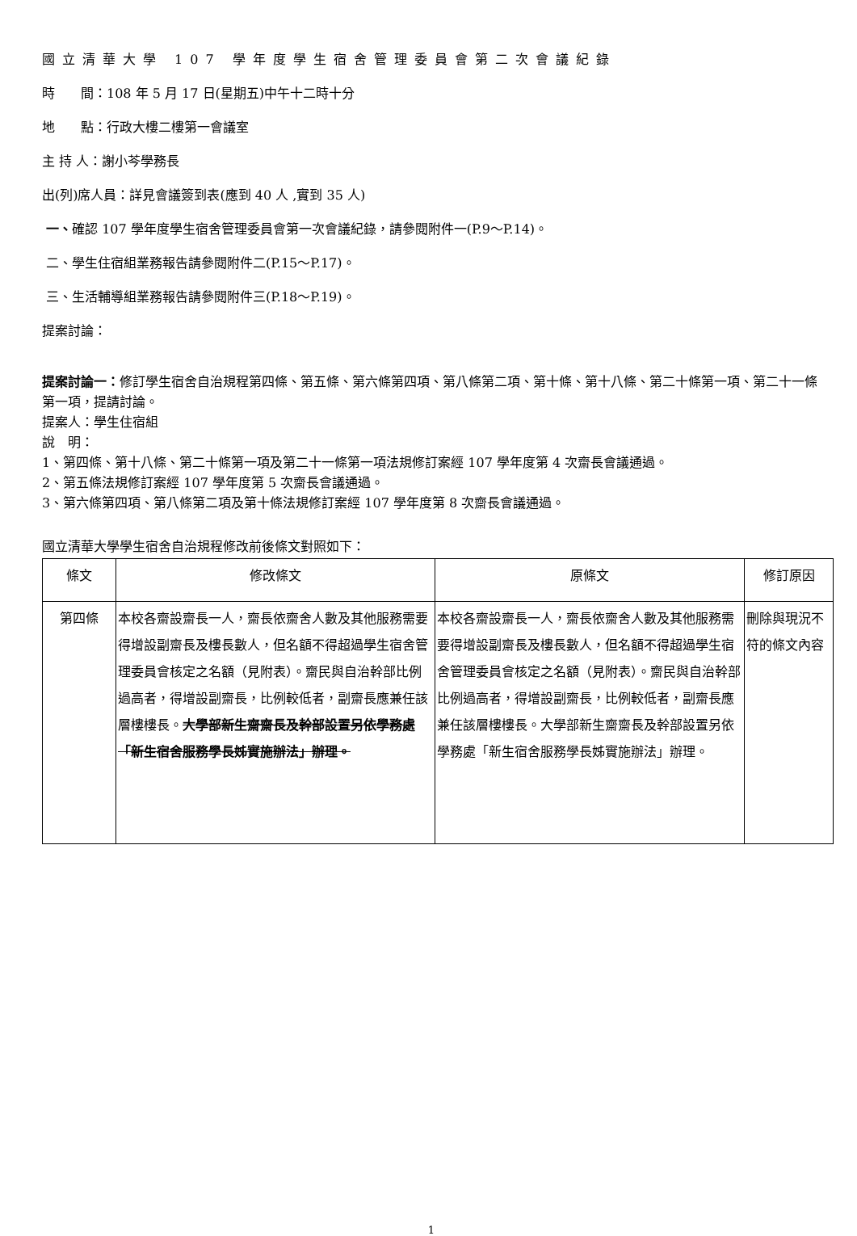國立清華大學 107 學年度學生宿舍管理委員會第二次會議紀錄
時　　間：108 年 5 月 17 日(星期五)中午十二時十分
地　　點：行政大樓二樓第一會議室
主 持 人：謝小芩學務長
出(列)席人員：詳見會議簽到表(應到 40 人 ,實到 35 人)
一、確認 107 學年度學生宿舍管理委員會第一次會議紀錄，請參閱附件一(P.9～P.14)。
二、學生住宿組業務報告請參閱附件二(P.15～P.17)。
三、生活輔導組業務報告請參閱附件三(P.18～P.19)。
提案討論：
提案討論一：修訂學生宿舍自治規程第四條、第五條、第六條第四項、第八條第二項、第十條、第十八條、第二十條第一項、第二十一條第一項，提請討論。
提案人：學生住宿組
說　明：
1、第四條、第十八條、第二十條第一項及第二十一條第一項法規修訂案經 107 學年度第 4 次齋長會議通過。
2、第五條法規修訂案經 107 學年度第 5 次齋長會議通過。
3、第六條第四項、第八條第二項及第十條法規修訂案經 107 學年度第 8 次齋長會議通過。
國立清華大學學生宿舍自治規程修改前後條文對照如下：
| 條文 | 修改條文 | 原條文 | 修訂原因 |
| --- | --- | --- | --- |
| 第四條 | 本校各齋設齋長一人，齋長依齋舍人數及其他服務需要得增設副齋長及樓長數人，但名額不得超過學生宿舍管理委員會核定之名額（見附表）。齋民與自治幹部比例過高者，得增設副齋長，比例較低者，副齋長應兼任該層樓樓長。 大學部新生齋齋長及幹部設置另依學務處「新生宿舍服務學長姊實施辦法」辦理。 | 本校各齋設齋長一人，齋長依齋舍人數及其他服務需要得增設副齋長及樓長數人，但名額不得超過學生宿舍管理委員會核定之名額（見附表）。齋民與自治幹部比例過高者，得增設副齋長，比例較低者，副齋長應兼任該層樓樓長。大學部新生齋齋長及幹部設置另依學務處「新生宿舍服務學長姊實施辦法」辦理。 | 刪除與現況不符的條文內容 |
1